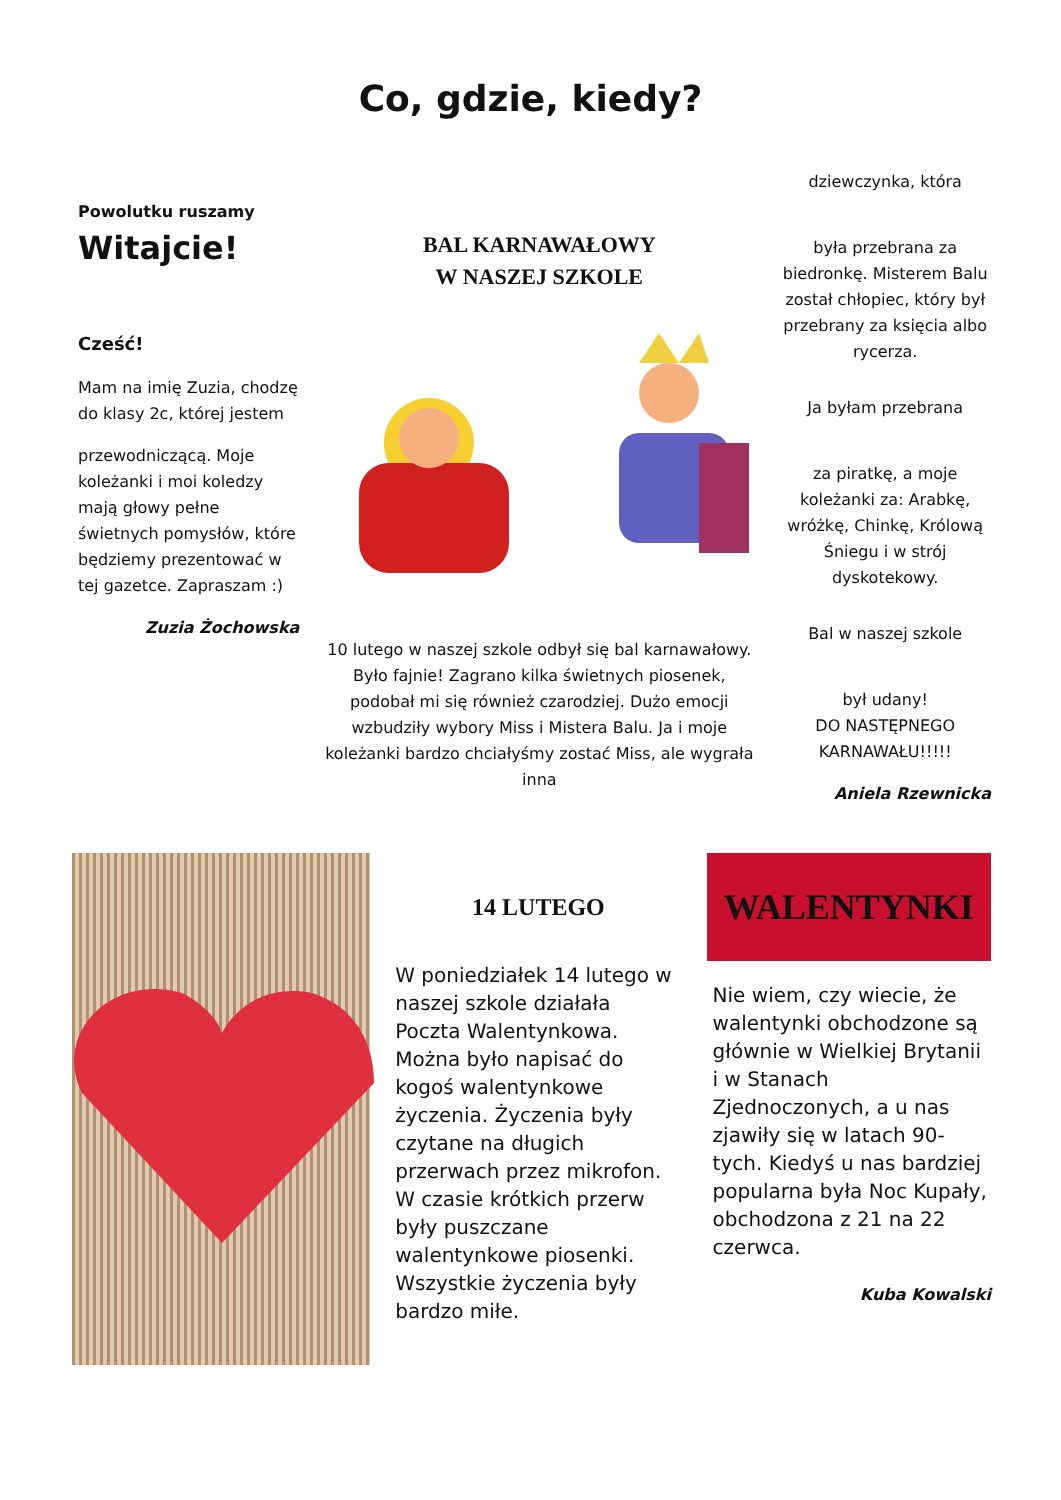Co, gdzie, kiedy?
Powolutku ruszamy
Witajcie!
Cześć!
Mam na imię Zuzia, chodzę do klasy 2c, której jestem
przewodniczącą. Moje koleżanki i moi koledzy mają głowy pełne świetnych pomysłów, które będziemy prezentować w tej gazetce. Zapraszam :)
Zuzia Żochowska
BAL KARNAWAŁOWY
W NASZEJ SZKOLE
10 lutego w naszej szkole odbył się bal karnawałowy. Było fajnie! Zagrano kilka świetnych piosenek, podobał mi się również czarodziej. Dużo emocji wzbudziły wybory Miss i Mistera Balu. Ja i moje koleżanki bardzo chciałyśmy zostać Miss, ale wygrała inna
dziewczynka, która
była przebrana za biedronkę. Misterem Balu został chłopiec, który był przebrany za księcia albo rycerza.
Ja byłam przebrana
za piratkę, a moje koleżanki za: Arabkę, wróżkę, Chinkę, Królową Śniegu i w strój dyskotekowy.
Bal w naszej szkole
był udany!
DO NASTĘPNEGO KARNAWAŁU!!!!!
Aniela Rzewnicka
14 LUTEGO
W poniedziałek 14 lutego w naszej szkole działała Poczta Walentynkowa. Można było napisać do kogoś walentynkowe życzenia. Życzenia były czytane na długich przerwach przez mikrofon. W czasie krótkich przerw były puszczane walentynkowe piosenki. Wszystkie życzenia były bardzo miłe.
WALENTYNKI
Nie wiem, czy wiecie, że walentynki obchodzone są głównie w Wielkiej Brytanii i w Stanach Zjednoczonych, a u nas zjawiły się w latach 90-tych. Kiedyś u nas bardziej popularna była Noc Kupały, obchodzona z 21 na 22 czerwca.
Kuba Kowalski